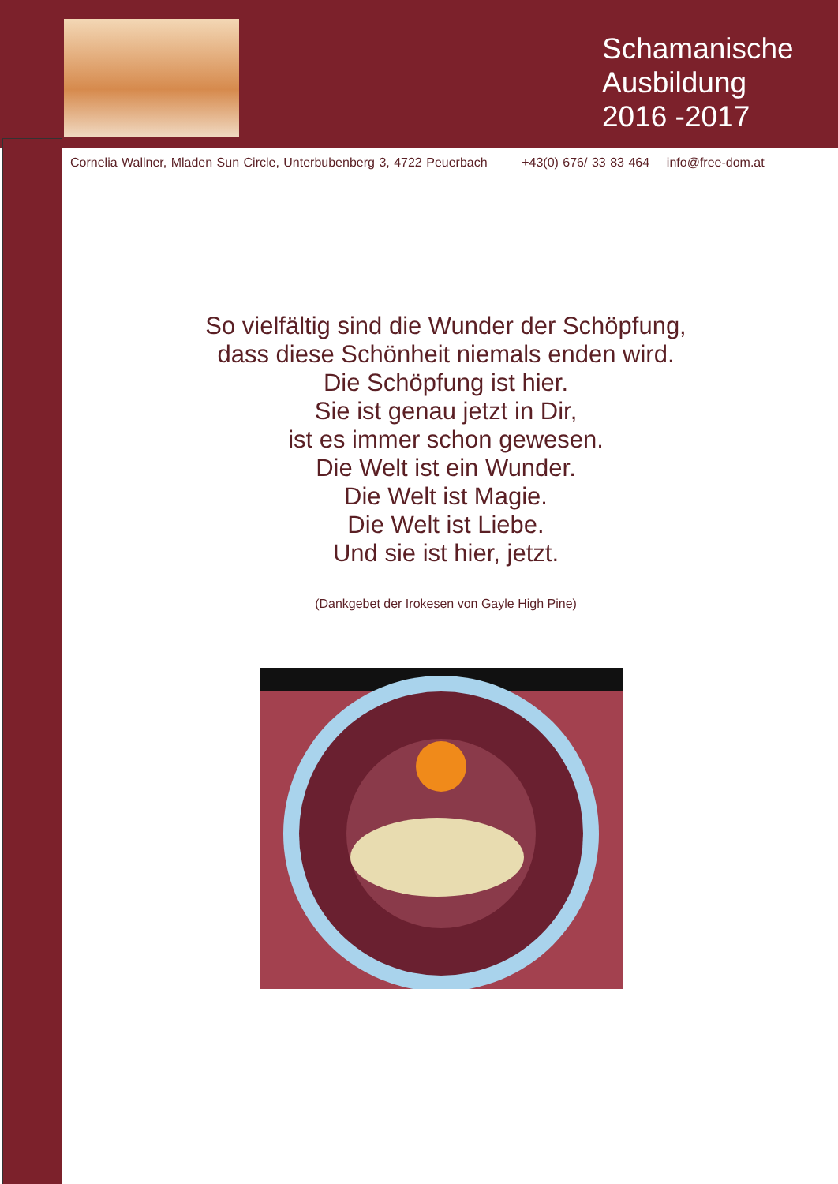Schamanische
Ausbildung
2016 -2017
Cornelia Wallner, Mladen Sun Circle, Unterbubenberg 3, 4722 Peuerbach +43(0) 676/ 33 83 464 info@free-dom.at
So vielfältig sind die Wunder der Schöpfung,
dass diese Schönheit niemals enden wird.
Die Schöpfung ist hier.
Sie ist genau jetzt in Dir,
ist es immer schon gewesen.
Die Welt ist ein Wunder.
Die Welt ist Magie.
Die Welt ist Liebe.
Und sie ist hier, jetzt.
(Dankgebet der Irokesen von Gayle High Pine)